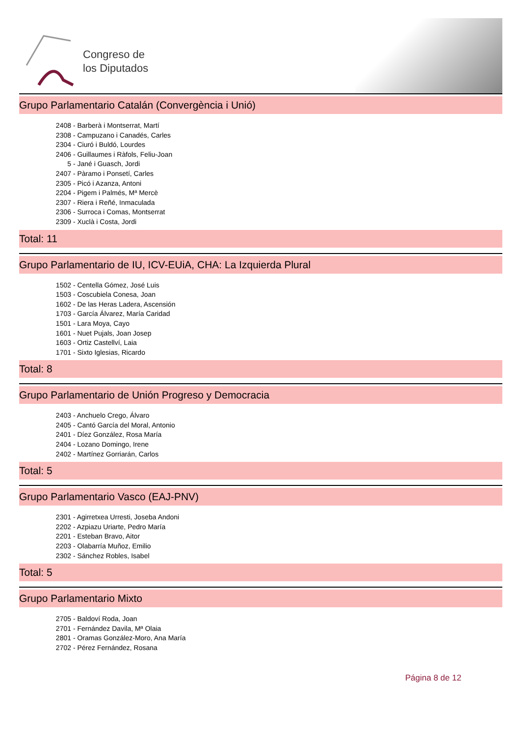Congreso de
los Diputados
Grupo Parlamentario Catalán (Convergència i Unió)
2408 - Barberà i Montserrat, Martí
2308 - Campuzano i Canadés, Carles
2304 - Ciuró i Buldó, Lourdes
2406 - Guillaumes i Ràfols, Feliu-Joan
5 - Jané i Guasch, Jordi
2407 - Pàramo i Ponsetí, Carles
2305 - Picó i Azanza, Antoni
2204 - Pigem i Palmés, Mª Mercè
2307 - Riera i Reñé, Inmaculada
2306 - Surroca i Comas, Montserrat
2309 - Xuclà i Costa, Jordi
Total: 11
Grupo Parlamentario de IU, ICV-EUiA, CHA: La Izquierda Plural
1502 - Centella Gómez, José Luis
1503 - Coscubiela Conesa, Joan
1602 - De las Heras Ladera, Ascensión
1703 - García Álvarez, María Caridad
1501 - Lara Moya, Cayo
1601 - Nuet Pujals, Joan Josep
1603 - Ortiz Castellví, Laia
1701 - Sixto Iglesias, Ricardo
Total: 8
Grupo Parlamentario de Unión Progreso y Democracia
2403 - Anchuelo Crego, Álvaro
2405 - Cantó García del Moral, Antonio
2401 - Díez González, Rosa María
2404 - Lozano Domingo, Irene
2402 - Martínez Gorriarán, Carlos
Total: 5
Grupo Parlamentario Vasco (EAJ-PNV)
2301 - Agirretxea Urresti, Joseba Andoni
2202 - Azpiazu Uriarte, Pedro María
2201 - Esteban Bravo, Aitor
2203 - Olabarría Muñoz, Emilio
2302 - Sánchez Robles, Isabel
Total: 5
Grupo Parlamentario Mixto
2705 - Baldoví Roda, Joan
2701 - Fernández Davila, Mª Olaia
2801 - Oramas González-Moro, Ana María
2702 - Pérez Fernández, Rosana
Página 8 de 12